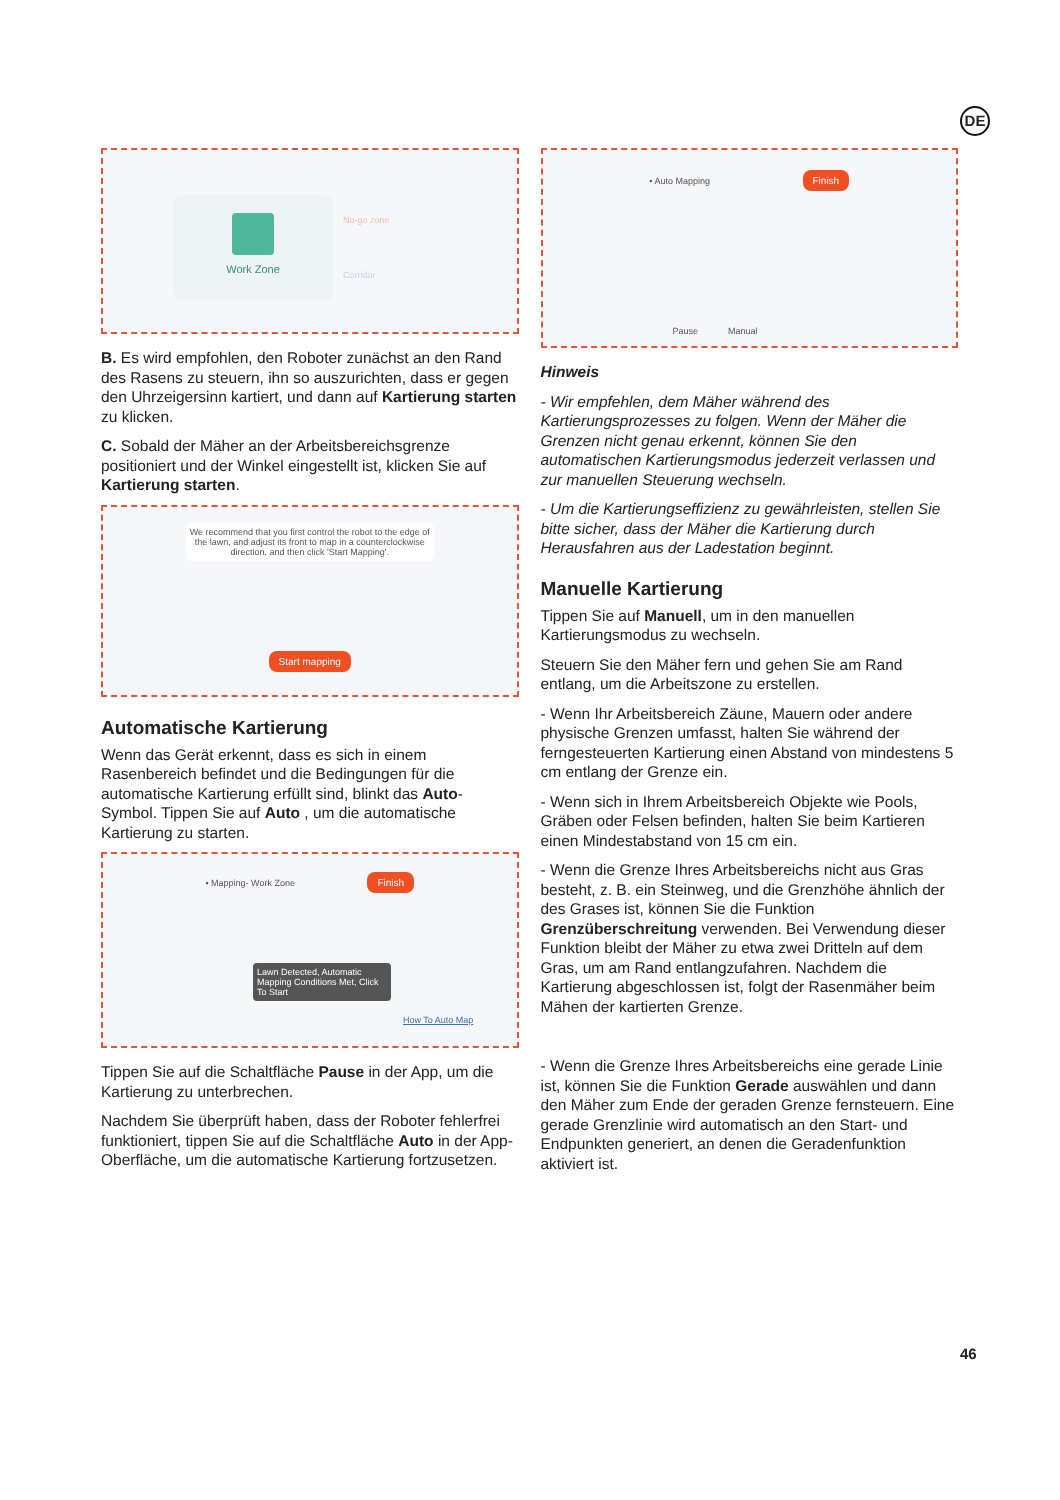DE
Work Zone
No-go zone
Corridor
B. Es wird empfohlen, den Roboter zunächst an den Rand des Rasens zu steuern, ihn so auszurichten, dass er gegen den Uhrzeigersinn kartiert, und dann auf Kartierung starten zu klicken.
C. Sobald der Mäher an der Arbeitsbereichsgrenze positioniert und der Winkel eingestellt ist, klicken Sie auf Kartierung starten.
We recommend that you first control the robot to the edge of the lawn, and adjust its front to map in a counterclockwise direction, and then click 'Start Mapping'.
Start mapping
Automatische Kartierung
Wenn das Gerät erkennt, dass es sich in einem Rasenbereich befindet und die Bedingungen für die automatische Kartierung erfüllt sind, blinkt das Auto-Symbol. Tippen Sie auf Auto , um die automatische Kartierung zu starten.
• Mapping- Work Zone Finish
Lawn Detected, Automatic Mapping Conditions Met, Click To Start
How To Auto Map
Tippen Sie auf die Schaltfläche Pause in der App, um die Kartierung zu unterbrechen.
Nachdem Sie überprüft haben, dass der Roboter fehlerfrei funktioniert, tippen Sie auf die Schaltfläche Auto in der App-Oberfläche, um die automatische Kartierung fortzusetzen.
• Auto Mapping Finish
Pause Manual
Hinweis
- Wir empfehlen, dem Mäher während des Kartierungsprozesses zu folgen. Wenn der Mäher die Grenzen nicht genau erkennt, können Sie den automatischen Kartierungsmodus jederzeit verlassen und zur manuellen Steuerung wechseln.
- Um die Kartierungseffizienz zu gewährleisten, stellen Sie bitte sicher, dass der Mäher die Kartierung durch Herausfahren aus der Ladestation beginnt.
Manuelle Kartierung
Tippen Sie auf Manuell, um in den manuellen Kartierungsmodus zu wechseln.
Steuern Sie den Mäher fern und gehen Sie am Rand entlang, um die Arbeitszone zu erstellen.
- Wenn Ihr Arbeitsbereich Zäune, Mauern oder andere physische Grenzen umfasst, halten Sie während der ferngesteuerten Kartierung einen Abstand von mindestens 5 cm entlang der Grenze ein.
- Wenn sich in Ihrem Arbeitsbereich Objekte wie Pools, Gräben oder Felsen befinden, halten Sie beim Kartieren einen Mindestabstand von 15 cm ein.
- Wenn die Grenze Ihres Arbeitsbereichs nicht aus Gras besteht, z. B. ein Steinweg, und die Grenzhöhe ähnlich der des Grases ist, können Sie die Funktion Grenzüberschreitung verwenden. Bei Verwendung dieser Funktion bleibt der Mäher zu etwa zwei Dritteln auf dem Gras, um am Rand entlangzufahren. Nachdem die Kartierung abgeschlossen ist, folgt der Rasenmäher beim Mähen der kartierten Grenze.
- Wenn die Grenze Ihres Arbeitsbereichs eine gerade Linie ist, können Sie die Funktion Gerade auswählen und dann den Mäher zum Ende der geraden Grenze fernsteuern. Eine gerade Grenzlinie wird automatisch an den Start- und Endpunkten generiert, an denen die Geradenfunktion aktiviert ist.
46